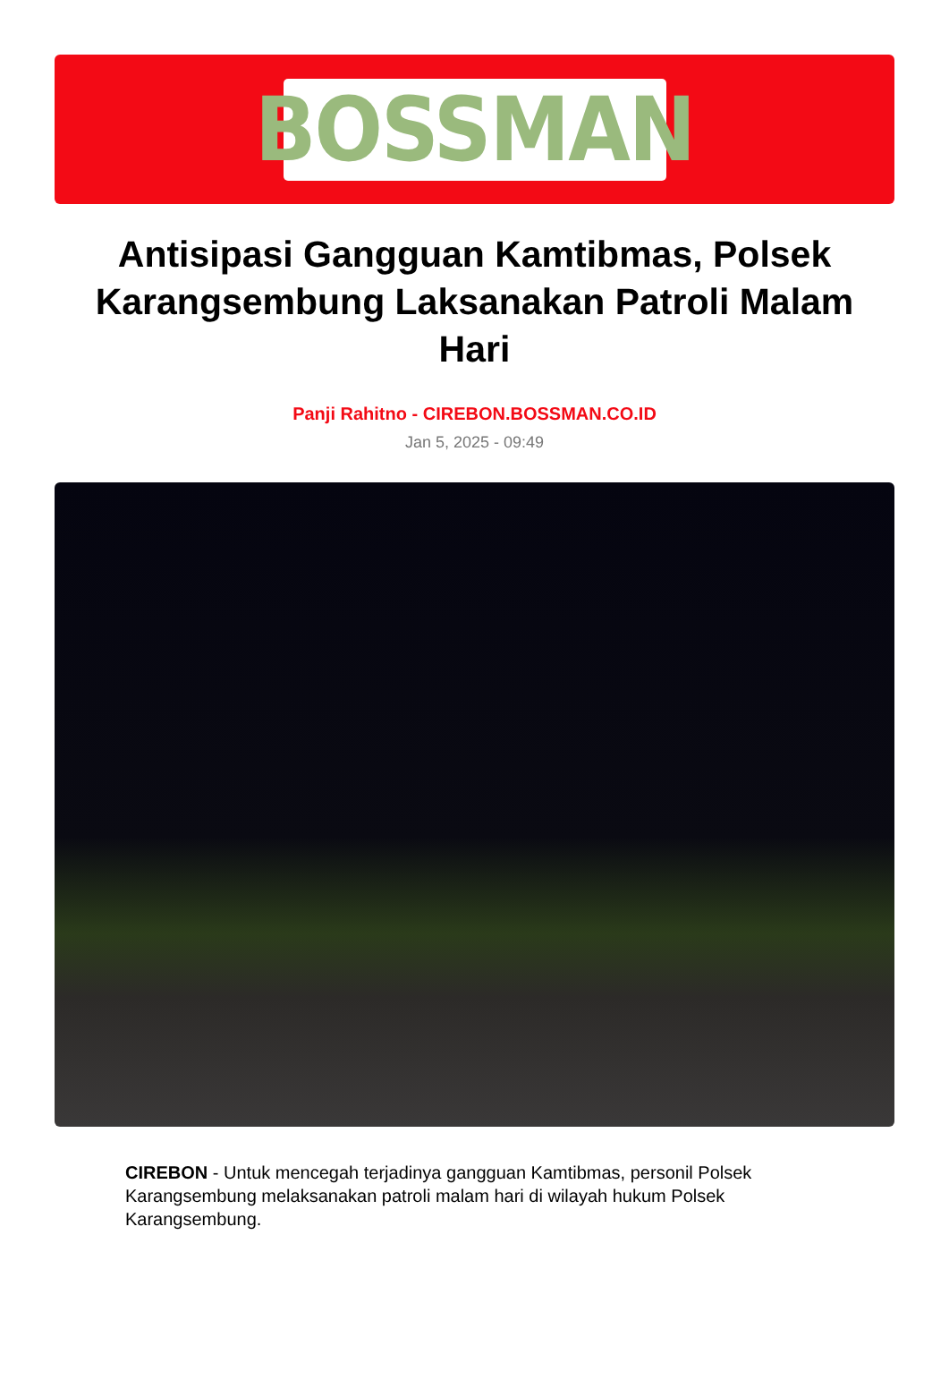BOSSMAN
Antisipasi Gangguan Kamtibmas, Polsek Karangsembung Laksanakan Patroli Malam Hari
Panji Rahitno - CIREBON.BOSSMAN.CO.ID
Jan 5, 2025 - 09:49
CIREBON - Untuk mencegah terjadinya gangguan Kamtibmas, personil Polsek Karangsembung melaksanakan patroli malam hari di wilayah hukum Polsek Karangsembung.